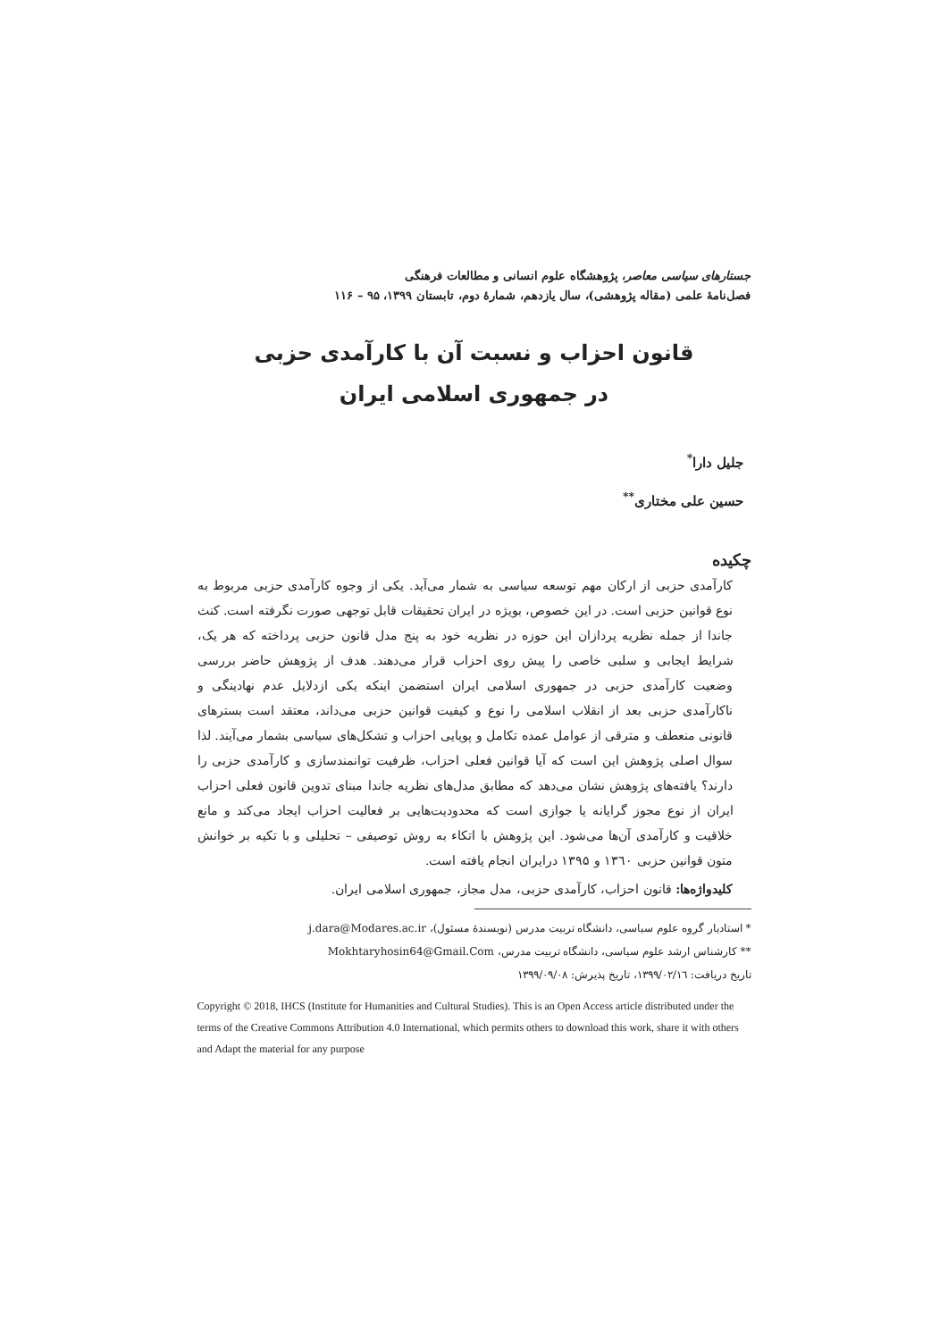جستارهای سیاسی معاصر، پژوهشگاه علوم انسانی و مطالعات فرهنگی
فصل‌نامهٔ علمی (مقاله پژوهشی)، سال یازدهم، شمارهٔ دوم، تابستان ۱۳۹۹، ۹۵ – ۱۱۶
قانون احزاب و نسبت آن با کارآمدی حزبی
در جمهوری اسلامی ایران
جلیل دارا<sup>*</sup>
حسین علی مختاری<sup>**</sup>
چکیده
کارآمدی حزبی از ارکان مهم توسعه سیاسی به شمار می‌آید. یکی از وجوه کارآمدی حزبی مربوط به نوع قوانین حزبی است. در این خصوص، بویژه در ایران تحقیقات قابل توجهی صورت نگرفته است. کنث جاندا از جمله نظریه پردازان این حوزه در نظریه خود به پنج مدل قانون حزبی پرداخته که هر یک، شرایط ایجابی و سلبی خاصی را پیش روی احزاب قرار می‌دهند. هدف از پژوهش حاضر بررسی وضعیت کارآمدی حزبی در جمهوری اسلامی ایران استضمن اینکه یکی ازدلایل عدم نهادینگی و ناکارآمدی حزبی بعد از انقلاب اسلامی را نوع و کیفیت قوانین حزبی می‌داند، معتقد است بسترهای قانونی منعطف و مترقی از عوامل عمده تکامل و پویایی احزاب و تشکل‌های سیاسی بشمار می‌آیند. لذا سوال اصلی پژوهش این است که آیا قوانین فعلی احزاب، ظرفیت توانمندسازی و کارآمدی حزبی را دارند؟ یافته‌های پژوهش نشان می‌دهد که مطابق مدل‌های نظریه جاندا مبنای تدوین قانون فعلی احزاب ایران از نوع مجوز گرایانه یا جوازی است که محدودیت‌هایی بر فعالیت احزاب ایجاد می‌کند و مانع خلاقیت و کارآمدی آن‌ها می‌شود. این پژوهش با اتکاء به روش توصیفی – تحلیلی و با تکیه بر خوانش متون قوانین حزبی ۱۳٦۰ و ۱۳۹۵ درایران انجام یافته است.
کلیدواژه‌ها: قانون احزاب، کارآمدی حزبی، مدل مجاز، جمهوری اسلامی ایران.
* استادیار گروه علوم سیاسی، دانشگاه تربیت مدرس (نویسندهٔ مسئول)، j.dara@Modares.ac.ir
** کارشناس ارشد علوم سیاسی، دانشگاه تربیت مدرس، Mokhtaryhosin64@Gmail.Com
تاریخ دریافت: ۱۳۹۹/۰۲/۱٦، تاریخ پذیرش: ۱۳۹۹/۰۹/۰۸
Copyright © 2018, IHCS (Institute for Humanities and Cultural Studies). This is an Open Access article distributed under the terms of the Creative Commons Attribution 4.0 International, which permits others to download this work, share it with others and Adapt the material for any purpose